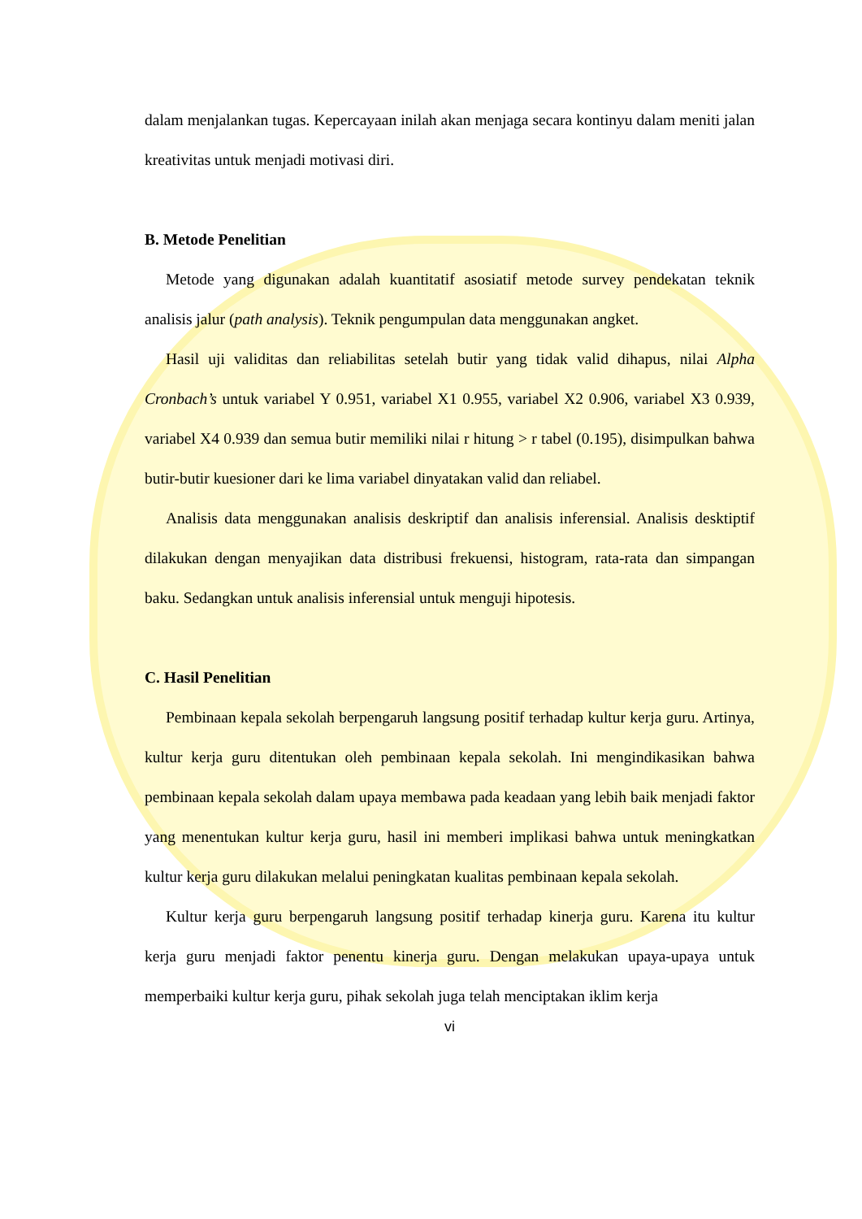dalam menjalankan tugas. Kepercayaan inilah akan menjaga secara kontinyu dalam meniti jalan kreativitas untuk menjadi motivasi diri.
B. Metode Penelitian
Metode yang digunakan adalah kuantitatif asosiatif metode survey pendekatan teknik analisis jalur (path analysis). Teknik pengumpulan data menggunakan angket.
Hasil uji validitas dan reliabilitas setelah butir yang tidak valid dihapus, nilai Alpha Cronbach’s untuk variabel Y 0.951, variabel X1 0.955, variabel X2 0.906, variabel X3 0.939, variabel X4 0.939 dan semua butir memiliki nilai r hitung > r tabel (0.195), disimpulkan bahwa butir-butir kuesioner dari ke lima variabel dinyatakan valid dan reliabel.
Analisis data menggunakan analisis deskriptif dan analisis inferensial. Analisis desktiptif dilakukan dengan menyajikan data distribusi frekuensi, histogram, rata-rata dan simpangan baku. Sedangkan untuk analisis inferensial untuk menguji hipotesis.
C. Hasil Penelitian
Pembinaan kepala sekolah berpengaruh langsung positif terhadap kultur kerja guru. Artinya, kultur kerja guru ditentukan oleh pembinaan kepala sekolah. Ini mengindikasikan bahwa pembinaan kepala sekolah dalam upaya membawa pada keadaan yang lebih baik menjadi faktor yang menentukan kultur kerja guru, hasil ini memberi implikasi bahwa untuk meningkatkan kultur kerja guru dilakukan melalui peningkatan kualitas pembinaan kepala sekolah.
Kultur kerja guru berpengaruh langsung positif terhadap kinerja guru. Karena itu kultur kerja guru menjadi faktor penentu kinerja guru. Dengan melakukan upaya-upaya untuk memperbaiki kultur kerja guru, pihak sekolah juga telah menciptakan iklim kerja
vi